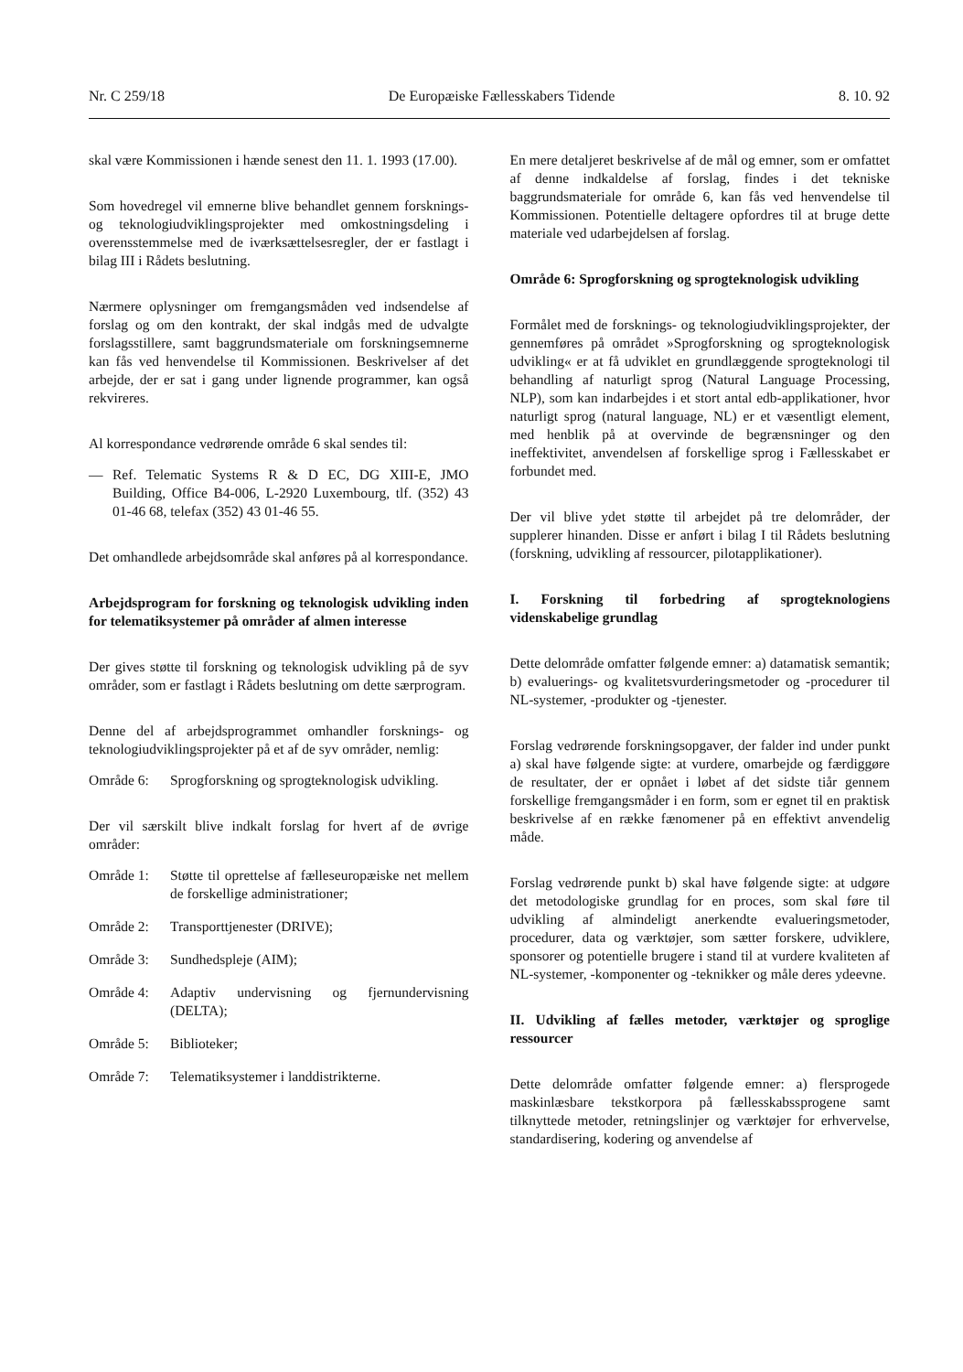Nr. C 259/18 De Europæiske Fællesskabers Tidende 8. 10. 92
skal være Kommissionen i hænde senest den 11. 1. 1993 (17.00).
Som hovedregel vil emnerne blive behandlet gennem forsknings- og teknologiudviklingsprojekter med omkostningsdeling i overensstemmelse med de iværksættelsesregler, der er fastlagt i bilag III i Rådets beslutning.
Nærmere oplysninger om fremgangsmåden ved indsendelse af forslag og om den kontrakt, der skal indgås med de udvalgte forslagsstillere, samt baggrundsmateriale om forskningsemnerne kan fås ved henvendelse til Kommissionen. Beskrivelser af det arbejde, der er sat i gang under lignende programmer, kan også rekvireres.
Al korrespondance vedrørende område 6 skal sendes til:
— Ref. Telematic Systems R & D EC, DG XIII-E, JMO Building, Office B4-006, L-2920 Luxembourg, tlf. (352) 43 01-46 68, telefax (352) 43 01-46 55.
Det omhandlede arbejdsområde skal anføres på al korrespondance.
Arbejdsprogram for forskning og teknologisk udvikling inden for telematiksystemer på områder af almen interesse
Der gives støtte til forskning og teknologisk udvikling på de syv områder, som er fastlagt i Rådets beslutning om dette særprogram.
Denne del af arbejdsprogrammet omhandler forsknings- og teknologiudviklingsprojekter på et af de syv områder, nemlig:
Område 6: Sprogforskning og sprogteknologisk udvikling.
Der vil særskilt blive indkalt forslag for hvert af de øvrige områder:
Område 1: Støtte til oprettelse af fælleseuropæiske net mellem de forskellige administrationer;
Område 2: Transporttjenester (DRIVE);
Område 3: Sundhedspleje (AIM);
Område 4: Adaptiv undervisning og fjernundervisning (DELTA);
Område 5: Biblioteker;
Område 7: Telematiksystemer i landdistrikterne.
En mere detaljeret beskrivelse af de mål og emner, som er omfattet af denne indkaldelse af forslag, findes i det tekniske baggrundsmateriale for område 6, kan fås ved henvendelse til Kommissionen. Potentielle deltagere opfordres til at bruge dette materiale ved udarbejdelsen af forslag.
Område 6: Sprogforskning og sprogteknologisk udvikling
Formålet med de forsknings- og teknologiudviklingsprojekter, der gennemføres på området »Sprogforskning og sprogteknologisk udvikling« er at få udviklet en grundlæggende sprogteknologi til behandling af naturligt sprog (Natural Language Processing, NLP), som kan indarbejdes i et stort antal edb-applikationer, hvor naturligt sprog (natural language, NL) er et væsentligt element, med henblik på at overvinde de begrænsninger og den ineffektivitet, anvendelsen af forskellige sprog i Fællesskabet er forbundet med.
Der vil blive ydet støtte til arbejdet på tre delområder, der supplerer hinanden. Disse er anført i bilag I til Rådets beslutning (forskning, udvikling af ressourcer, pilotapplikationer).
I. Forskning til forbedring af sprogteknologiens videnskabelige grundlag
Dette delområde omfatter følgende emner: a) datamatisk semantik; b) evaluerings- og kvalitetsvurderingsmetoder og -procedurer til NL-systemer, -produkter og -tjenester.
Forslag vedrørende forskningsopgaver, der falder ind under punkt a) skal have følgende sigte: at vurdere, omarbejde og færdiggøre de resultater, der er opnået i løbet af det sidste tiår gennem forskellige fremgangsmåder i en form, som er egnet til en praktisk beskrivelse af en række fænomener på en effektivt anvendelig måde.
Forslag vedrørende punkt b) skal have følgende sigte: at udgøre det metodologiske grundlag for en proces, som skal føre til udvikling af almindeligt anerkendte evalueringsmetoder, procedurer, data og værktøjer, som sætter forskere, udviklere, sponsorer og potentielle brugere i stand til at vurdere kvaliteten af NL-systemer, -komponenter og -teknikker og måle deres ydeevne.
II. Udvikling af fælles metoder, værktøjer og sproglige ressourcer
Dette delområde omfatter følgende emner: a) flersprogede maskinlæsbare tekstkorpora på fællesskabssprogene samt tilknyttede metoder, retningslinjer og værktøjer for erhvervelse, standardisering, kodering og anvendelse af